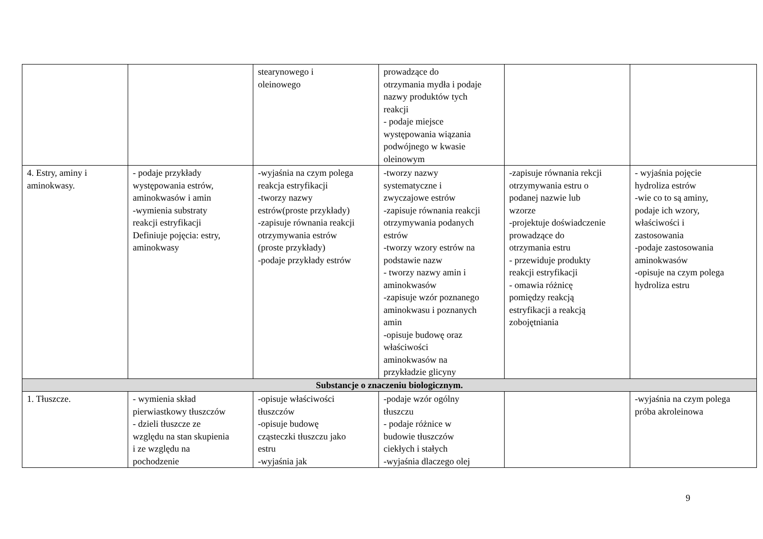| | | stearynowego i oleinowego | prowadzące do otrzymania mydła i podaje nazwy produktów tych reakcji - podaje miejsce występowania wiązania podwójnego w kwasie oleinowym | | |
| 4. Estry, aminy i aminokwasy. | - podaje przykłady występowania estrów, aminokwasów i amin -wymienia substraty reakcji estryfikacji Definiuje pojęcia: estry, aminokwasy | -wyjaśnia na czym polega reakcja estryfikacji -tworzy nazwy estrów(proste przykłady) -zapisuje równania reakcji otrzymywania estrów (proste przykłady) -podaje przykłady estrów | -tworzy nazwy systematyczne i zwyczajowe estrów -zapisuje równania reakcji otrzymywania podanych estrów -tworzy wzory estrów na podstawie nazw - tworzy nazwy amin i aminokwasów -zapisuje wzór poznanego aminokwasu i poznanych amin -opisuje budowę oraz właściwości aminokwasów na przykładzie glicyny | -zapisuje równania rekcji otrzymywania estru o podanej nazwie lub wzorze -projektuje doświadczenie prowadzące do otrzymania estru - przewiduje produkty reakcji estryfikacji - omawia różnicę pomiędzy reakcją estryfikacji a reakcją zobojętniania | - wyjaśnia pojęcie hydroliza estrów -wie co to są aminy, podaje ich wzory, właściwości i zastosowania -podaje zastosowania aminokwasów -opisuje na czym polega hydroliza estru |
| Substancje o znaczeniu biologicznym. | | | | | |
| 1. Tłuszcze. | - wymienia skład pierwiastkowy tłuszczów - dzieli tłuszcze ze względu na stan skupienia i ze względu na pochodzenie | -opisuje właściwości tłuszczów -opisuje budowę cząsteczki tłuszczu jako estru -wyjaśnia jak | -podaje wzór ogólny tłuszczu - podaje różnice w budowie tłuszczów ciekłych i stałych -wyjaśnia dlaczego olej | | -wyjaśnia na czym polega próba akroleinowa |
9